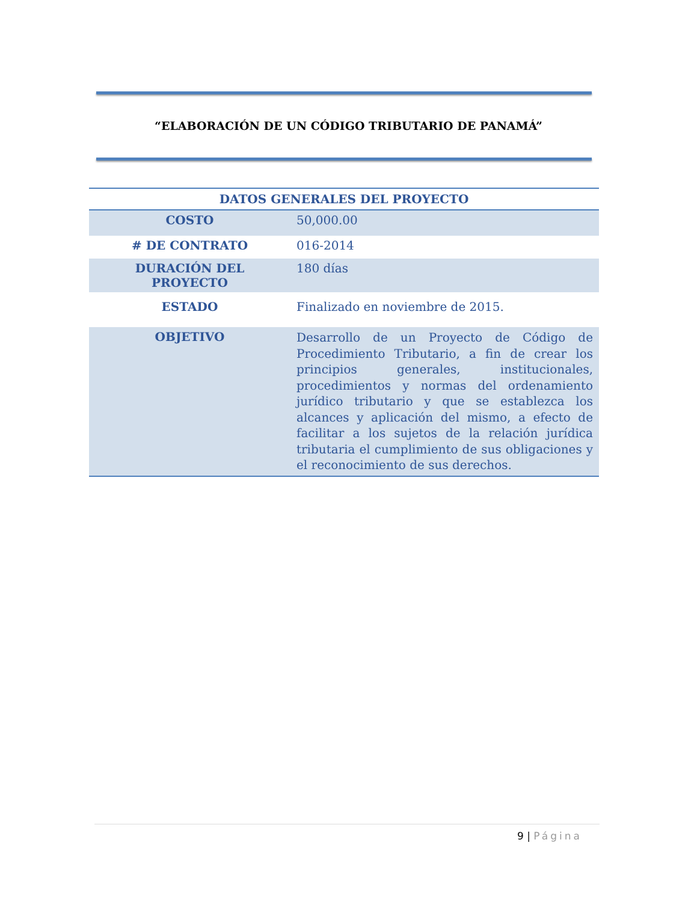“ELABORACIÓN DE UN CÓDIGO TRIBUTARIO DE PANAMÁ”
| DATOS GENERALES DEL PROYECTO | |
| --- | --- |
| COSTO | 50,000.00 |
| # DE CONTRATO | 016-2014 |
| DURACIÓN DEL PROYECTO | 180 días |
| ESTADO | Finalizado en noviembre de 2015. |
| OBJETIVO | Desarrollo de un Proyecto de Código de Procedimiento Tributario, a fin de crear los principios generales, institucionales, procedimientos y normas del ordenamiento jurídico tributario y que se establezca los alcances y aplicación del mismo, a efecto de facilitar a los sujetos de la relación jurídica tributaria el cumplimiento de sus obligaciones y el reconocimiento de sus derechos. |
9 | Página